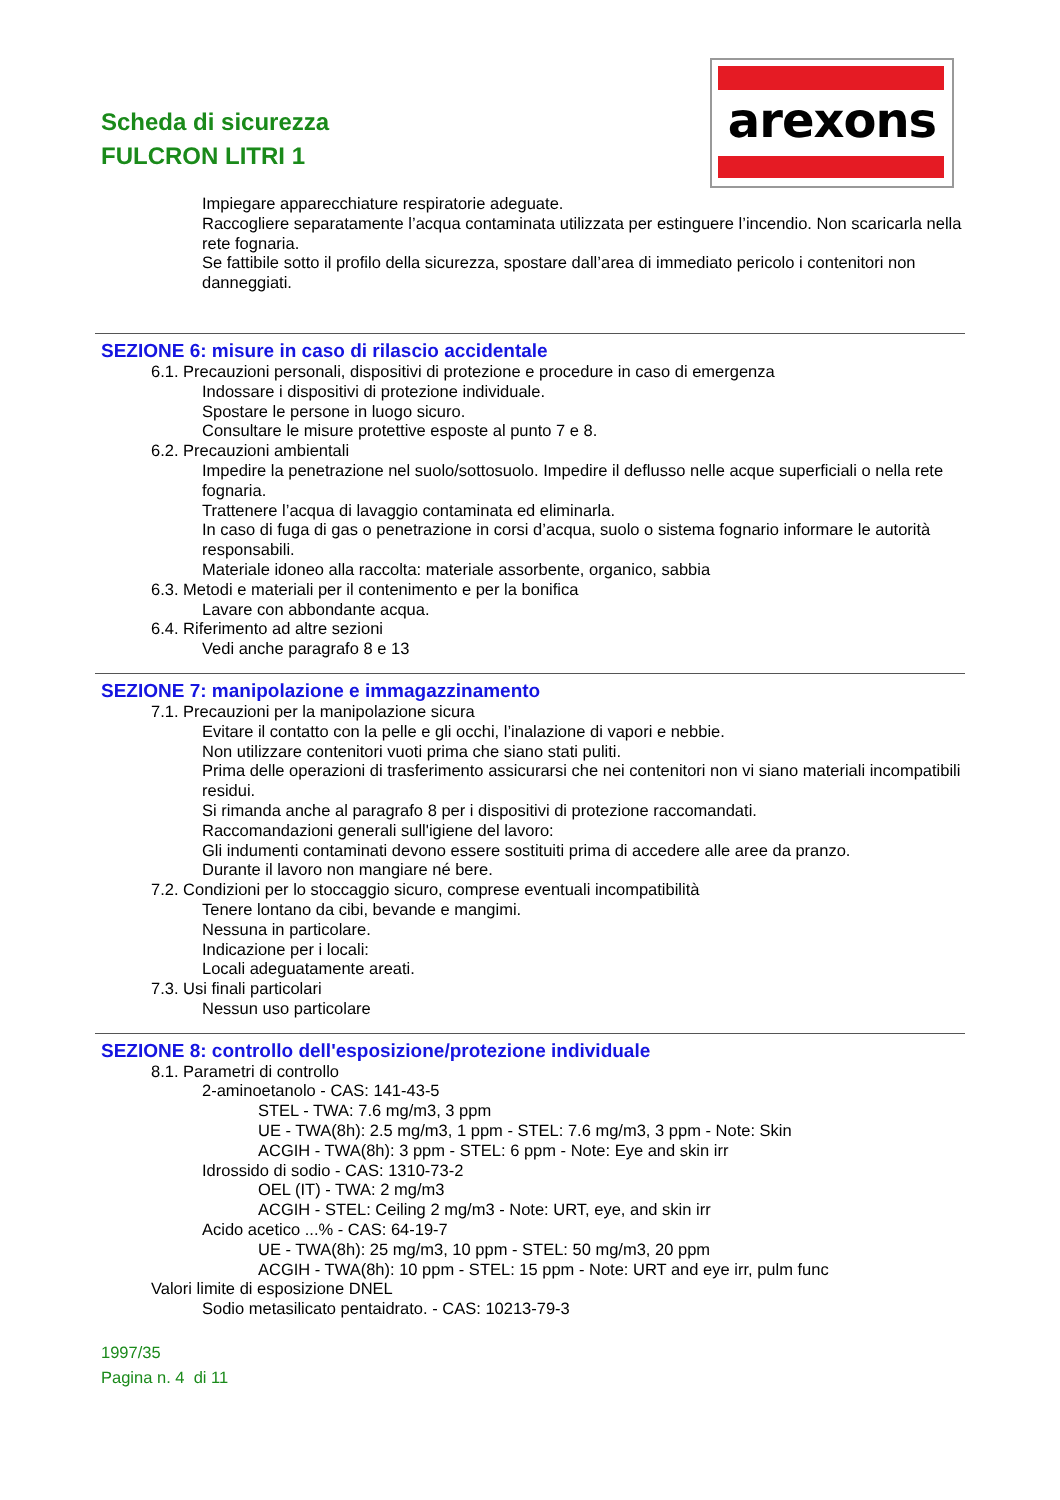Scheda di sicurezza
FULCRON LITRI 1
arexons
Impiegare apparecchiature respiratorie adeguate.
Raccogliere separatamente l’acqua contaminata utilizzata per estinguere l’incendio. Non scaricarla nella rete fognaria.
Se fattibile sotto il profilo della sicurezza, spostare dall’area di immediato pericolo i contenitori non danneggiati.
SEZIONE 6: misure in caso di rilascio accidentale
6.1. Precauzioni personali, dispositivi di protezione e procedure in caso di emergenza
Indossare i dispositivi di protezione individuale.
Spostare le persone in luogo sicuro.
Consultare le misure protettive esposte al punto 7 e 8.
6.2. Precauzioni ambientali
Impedire la penetrazione nel suolo/sottosuolo. Impedire il deflusso nelle acque superficiali o nella rete fognaria.
Trattenere l’acqua di lavaggio contaminata ed eliminarla.
In caso di fuga di gas o penetrazione in corsi d’acqua, suolo o sistema fognario informare le autorità responsabili.
Materiale idoneo alla raccolta: materiale assorbente, organico, sabbia
6.3. Metodi e materiali per il contenimento e per la bonifica
Lavare con abbondante acqua.
6.4. Riferimento ad altre sezioni
Vedi anche paragrafo 8 e 13
SEZIONE 7: manipolazione e immagazzinamento
7.1. Precauzioni per la manipolazione sicura
Evitare il contatto con la pelle e gli occhi, l’inalazione di vapori e nebbie.
Non utilizzare contenitori vuoti prima che siano stati puliti.
Prima delle operazioni di trasferimento assicurarsi che nei contenitori non vi siano materiali incompatibili residui.
Si rimanda anche al paragrafo 8 per i dispositivi di protezione raccomandati.
Raccomandazioni generali sull'igiene del lavoro:
Gli indumenti contaminati devono essere sostituiti prima di accedere alle aree da pranzo.
Durante il lavoro non mangiare né bere.
7.2. Condizioni per lo stoccaggio sicuro, comprese eventuali incompatibilità
Tenere lontano da cibi, bevande e mangimi.
Nessuna in particolare.
Indicazione per i locali:
Locali adeguatamente areati.
7.3. Usi finali particolari
Nessun uso particolare
SEZIONE 8: controllo dell'esposizione/protezione individuale
8.1. Parametri di controllo
2-aminoetanolo - CAS: 141-43-5
STEL - TWA: 7.6 mg/m3, 3 ppm
UE - TWA(8h): 2.5 mg/m3, 1 ppm - STEL: 7.6 mg/m3, 3 ppm - Note: Skin
ACGIH - TWA(8h): 3 ppm - STEL: 6 ppm - Note: Eye and skin irr
Idrossido di sodio - CAS: 1310-73-2
OEL (IT) - TWA: 2 mg/m3
ACGIH - STEL: Ceiling 2 mg/m3 - Note: URT, eye, and skin irr
Acido acetico ...% - CAS: 64-19-7
UE - TWA(8h): 25 mg/m3, 10 ppm - STEL: 50 mg/m3, 20 ppm
ACGIH - TWA(8h): 10 ppm - STEL: 15 ppm - Note: URT and eye irr, pulm func
Valori limite di esposizione DNEL
Sodio metasilicato pentaidrato. - CAS: 10213-79-3
1997/35
Pagina n. 4 di 11